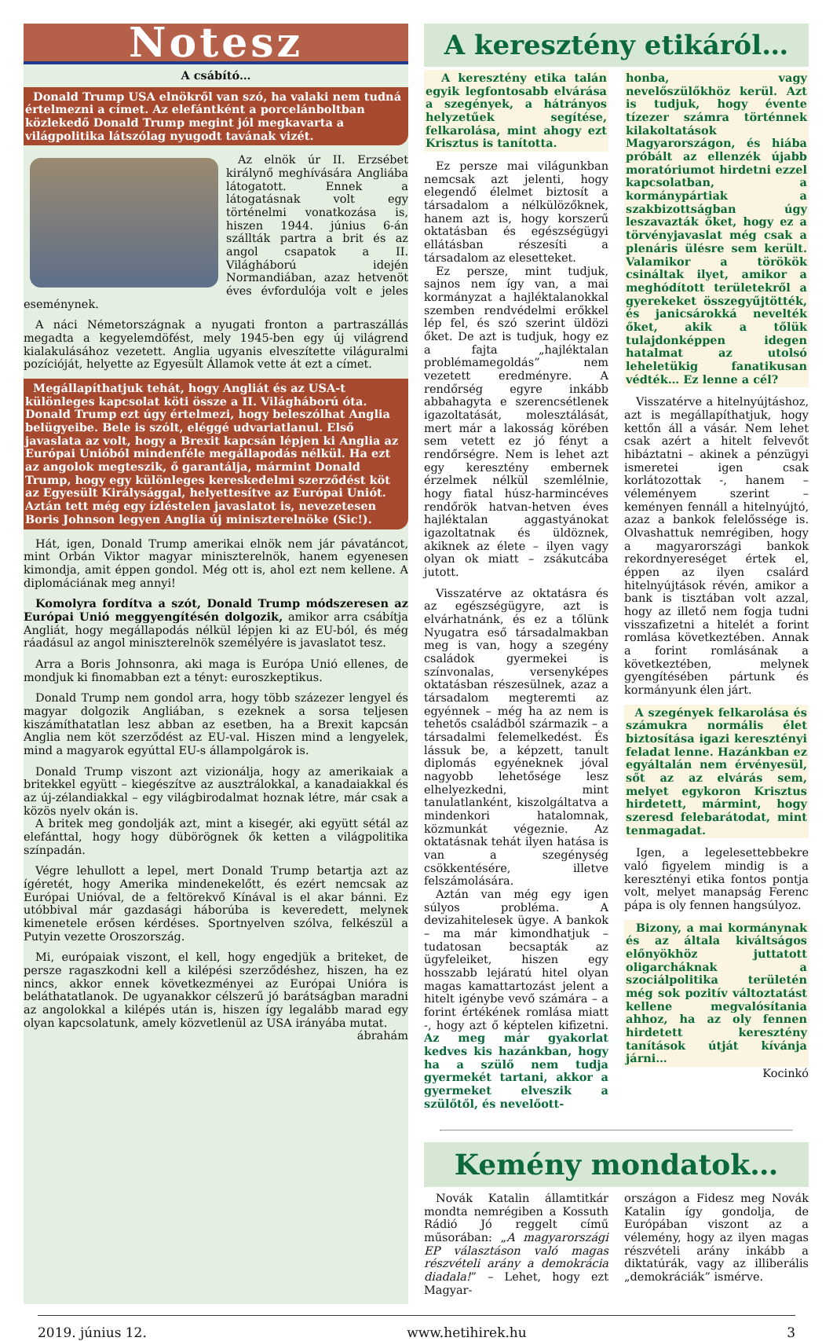Notesz
A csábító…
Donald Trump USA elnökről van szó, ha valaki nem tudná értelmezni a címet. Az elefántként a porcelánboltban közlekedő Donald Trump megint jól megkavarta a világpolitika látszólag nyugodt tavának vizét.
Az elnök úr II. Erzsébet királynő meghívására Angliába látogatott. Ennek a látogatásnak volt egy történelmi vonatkozása is, hiszen 1944. június 6-án szállták partra a brit és az angol csapatok a II. Világháború idején Normandiában, azaz hetvenöt éves évfordulója volt e jeles eseménynek.
A náci Németországnak a nyugati fronton a partraszállás megadta a kegyelemdöfést, mely 1945-ben egy új világrend kialakulásához vezetett. Anglia ugyanis elveszítette világuralmi pozícióját, helyette az Egyesült Államok vette át ezt a címet.
Megállapíthatjuk tehát, hogy Angliát és az USA-t különleges kapcsolat köti össze a II. Világháború óta. Donald Trump ezt úgy értelmezi, hogy beleszólhat Anglia belügyeibe. Bele is szólt, eléggé udvariatlanul. Első javaslata az volt, hogy a Brexit kapcsán lépjen ki Anglia az Európai Unióból mindenféle megállapodás nélkül. Ha ezt az angolok megteszik, ő garantálja, mármint Donald Trump, hogy egy különleges kereskedelmi szerződést köt az Egyesült Királysággal, helyettesítve az Európai Uniót. Aztán tett még egy ízléstelen javaslatot is, nevezetesen Boris Johnson legyen Anglia új miniszterelnöke (Sic!).
Hát, igen, Donald Trump amerikai elnök nem jár pávatáncot, mint Orbán Viktor magyar miniszterelnök, hanem egyenesen kimondja, amit éppen gondol. Még ott is, ahol ezt nem kellene. A diplomáciának meg annyi!
Komolyra fordítva a szót, Donald Trump módszeresen az Európai Unió meggyengítésén dolgozik, amikor arra csábítja Angliát, hogy megállapodás nélkül lépjen ki az EU-ból, és még ráadásul az angol miniszterelnök személyére is javaslatot tesz.
Arra a Boris Johnsonra, aki maga is Európa Unió ellenes, de mondjuk ki finomabban ezt a tényt: euroszkeptikus.
Donald Trump nem gondol arra, hogy több százezer lengyel és magyar dolgozik Angliában, s ezeknek a sorsa teljesen kiszámíthatatlan lesz abban az esetben, ha a Brexit kapcsán Anglia nem köt szerződést az EU-val. Hiszen mind a lengyelek, mind a magyarok egyúttal EU-s állampolgárok is.
Donald Trump viszont azt vizionálja, hogy az amerikaiak a britekkel együtt – kiegészítve az ausztrálokkal, a kanadaiakkal és az új-zélandiakkal – egy világbirodalmat hoznak létre, már csak a közös nyelv okán is.
A britek meg gondolják azt, mint a kisegér, aki együtt sétál az elefánttal, hogy hogy dübörögnek ők ketten a világpolitika színpadán.
Végre lehullott a lepel, mert Donald Trump betartja azt az ígéretét, hogy Amerika mindenekelőtt, és ezért nemcsak az Európai Unióval, de a feltörekvő Kínával is el akar bánni. Ez utóbbival már gazdasági háborúba is keveredett, melynek kimenetele erősen kérdéses. Sportnyelven szólva, felkészül a Putyin vezette Oroszország.
Mi, európaiak viszont, el kell, hogy engedjük a briteket, de persze ragaszkodni kell a kilépési szerződéshez, hiszen, ha ez nincs, akkor ennek következményei az Európai Unióra is beláthatatlanok. De ugyanakkor célszerű jó barátságban maradni az angolokkal a kilépés után is, hiszen így legalább marad egy olyan kapcsolatunk, amely közvetlenül az USA irányába mutat.
ábrahám
A keresztény etikáról…
A keresztény etika talán egyik legfontosabb elvárása a szegények, a hátrányos helyzetűek segítése, felkarolása, mint ahogy ezt Krisztus is tanította.
Ez persze mai világunkban nemcsak azt jelenti, hogy elegendő élelmet biztosít a társadalom a nélkülözőknek, hanem azt is, hogy korszerű oktatásban és egészségügyi ellátásban részesíti a társadalom az elesetteket.
Ez persze, mint tudjuk, sajnos nem így van, a mai kormányzat a hajléktalanokkal szemben rendvédelmi erőkkel lép fel, és szó szerint üldözi őket. De azt is tudjuk, hogy ez a fajta „hajléktalan problémamegoldás” nem vezetett eredményre. A rendőrség egyre inkább abbahagyta e szerencsétlenek igazoltatását, molesztálását, mert már a lakosság körében sem vetett ez jó fényt a rendőrségre. Nem is lehet azt egy keresztény embernek érzelmek nélkül szemlélnie, hogy fiatal húsz-harmincéves rendőrök hatvan-hetven éves hajléktalan aggastyánokat igazoltatnak és üldöznek, akiknek az élete – ilyen vagy olyan ok miatt – zsákutcába jutott.
Visszatérve az oktatásra és az egészségügyre, azt is elvárhatnánk, és ez a tőlünk Nyugatra eső társadalmakban meg is van, hogy a szegény családok gyermekei is színvonalas, versenyképes oktatásban részesülnek, azaz a társadalom megteremti az egyénnek – még ha az nem is tehetős családból származik – a társadalmi felemelkedést. És lássuk be, a képzett, tanult diplomás egyéneknek jóval nagyobb lehetősége lesz elhelyezkedni, mint tanulatlanként, kiszolgáltatva a mindenkori hatalomnak, közmunkát végeznie. Az oktatásnak tehát ilyen hatása is van a szegénység csökkentésére, illetve felszámolására.
Aztán van még egy igen súlyos probléma. A devizahitelesek ügye. A bankok – ma már kimondhatjuk – tudatosan becsapták az ügyfeleiket, hiszen egy hosszabb lejáratú hitel olyan magas kamattartozást jelent a hitelt igénybe vevő számára – a forint értékének romlása miatt -, hogy azt ő képtelen kifizetni. Az meg már gyakorlat kedves kis hazánkban, hogy ha a szülő nem tudja gyermekét tartani, akkor a gyermeket elveszik a szülőtől, és nevelőott-
honba, vagy nevelőszülőkhöz kerül. Azt is tudjuk, hogy évente tízezer számra történnek kilakoltatások Magyarországon, és hiába próbált az ellenzék újabb moratóriumot hirdetni ezzel kapcsolatban, a kormánypártiak a szakbizottságban úgy leszavazták őket, hogy ez a törvényjavaslat még csak a plenáris ülésre sem került. Valamikor a törökök csináltak ilyet, amikor a meghódított területekről a gyerekeket összegyűjtötték, és janicsárokká nevelték őket, akik a tőlük tulajdonképpen idegen hatalmat az utolsó leheletükig fanatikusan védték… Ez lenne a cél?
Visszatérve a hitelnyújtáshoz, azt is megállapíthatjuk, hogy kettőn áll a vásár. Nem lehet csak azért a hitelt felvevőt hibáztatni – akinek a pénzügyi ismeretei igen csak korlátozottak -, hanem – véleményem szerint – keményen fennáll a hitelnyújtó, azaz a bankok felelőssége is. Olvashattuk nemrégiben, hogy a magyarországi bankok rekordnyereséget értek el, éppen az ilyen csalárd hitelnyújtások révén, amikor a bank is tisztában volt azzal, hogy az illető nem fogja tudni visszafizetni a hitelét a forint romlása következtében. Annak a forint romlásának a következtében, melynek gyengítésében pártunk és kormányunk élen járt.
A szegények felkarolása és számukra normális élet biztosítása igazi keresztényi feladat lenne. Hazánkban ez egyáltalán nem érvényesül, sőt az az elvárás sem, melyet egykoron Krisztus hirdetett, mármint, hogy szeresd felebarátodat, mint tenmagadat.
Igen, a legelesettebbekre való figyelem mindig is a keresztényi etika fontos pontja volt, melyet manapság Ferenc pápa is oly fennen hangsúlyoz.
Bizony, a mai kormánynak és az általa kiváltságos előnyökhöz juttatott oligarcháknak a szociálpolitika területén még sok pozitív változtatást kellene megvalósítania ahhoz, ha az oly fennen hirdetett keresztény tanítások útját kívánja járni…
Kocinkó
Kemény mondatok…
Novák Katalin államtitkár mondta nemrégiben a Kossuth Rádió Jó reggelt című műsorában: „A magyarországi EP választáson való magas részvételi arány a demokrácia diadala!” – Lehet, hogy ezt Magyar-
országon a Fidesz meg Novák Katalin így gondolja, de Európában viszont az a vélemény, hogy az ilyen magas részvételi arány inkább a diktatúrák, vagy az illiberális „demokráciák” ismérve.
2019. június 12. www.hetihirek.hu 3